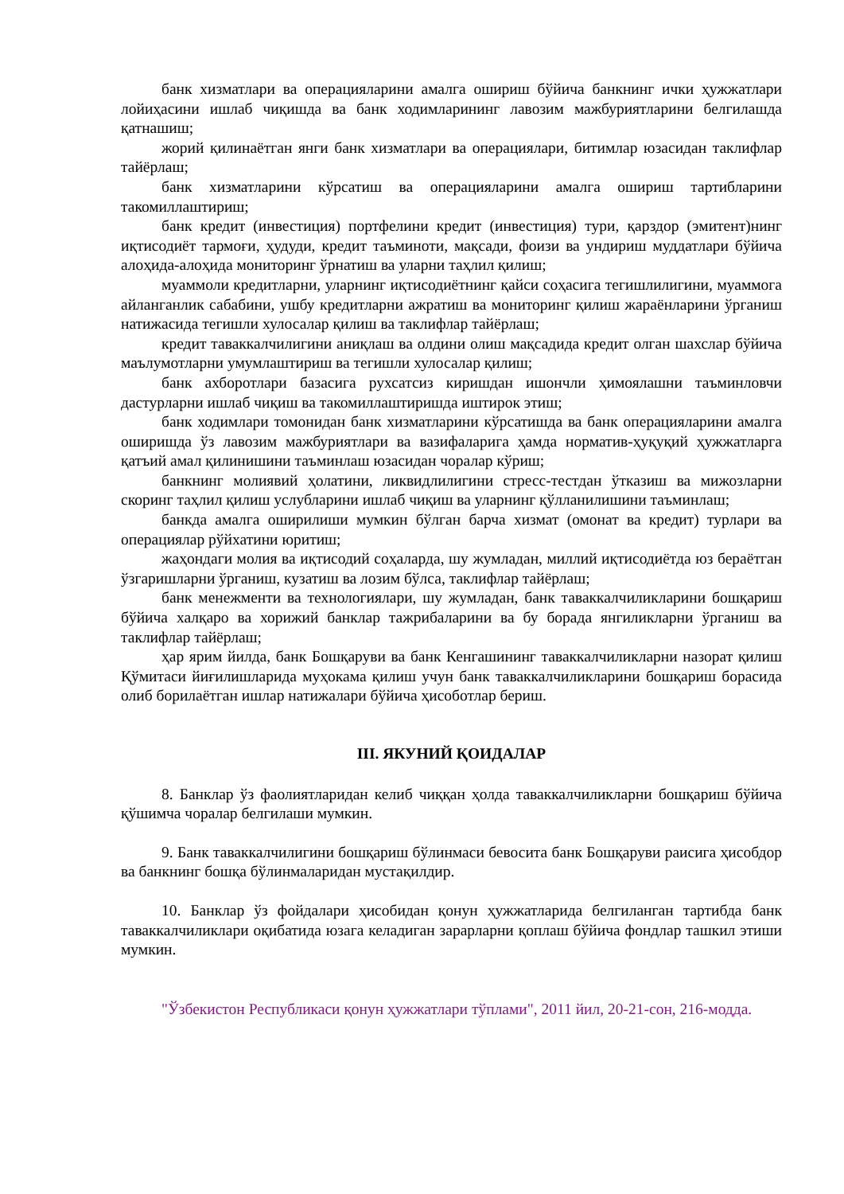банк хизматлари ва операцияларини амалга ошириш бўйича банкнинг ички ҳужжатлари лойиҳасини ишлаб чиқишда ва банк ходимларининг лавозим мажбуриятларини белгилашда қатнашиш;
жорий қилинаётган янги банк хизматлари ва операциялари, битимлар юзасидан таклифлар тайёрлаш;
банк хизматларини кўрсатиш ва операцияларини амалга ошириш тартибларини такомиллаштириш;
банк кредит (инвестиция) портфелини кредит (инвестиция) тури, қарздор (эмитент)нинг иқтисодиёт тармоғи, ҳудуди, кредит таъминоти, мақсади, фоизи ва ундириш муддатлари бўйича алоҳида-алоҳида мониторинг ўрнатиш ва уларни таҳлил қилиш;
муаммоли кредитларни, уларнинг иқтисодиётнинг қайси соҳасига тегишлилигини, муаммога айланганлик сабабини, ушбу кредитларни ажратиш ва мониторинг қилиш жараёнларини ўрганиш натижасида тегишли хулосалар қилиш ва таклифлар тайёрлаш;
кредит таваккалчилигини аниқлаш ва олдини олиш мақсадида кредит олган шахслар бўйича маълумотларни умумлаштириш ва тегишли хулосалар қилиш;
банк ахборотлари базасига рухсатсиз киришдан ишончли ҳимоялашни таъминловчи дастурларни ишлаб чиқиш ва такомиллаштиришда иштирок этиш;
банк ходимлари томонидан банк хизматларини кўрсатишда ва банк операцияларини амалга оширишда ўз лавозим мажбуриятлари ва вазифаларига ҳамда норматив-ҳуқуқий ҳужжатларга қатъий амал қилинишини таъминлаш юзасидан чоралар кўриш;
банкнинг молиявий ҳолатини, ликвидлилигини стресс-тестдан ўтказиш ва мижозларни скоринг таҳлил қилиш услубларини ишлаб чиқиш ва уларнинг қўлланилишини таъминлаш;
банкда амалга оширилиши мумкин бўлган барча хизмат (омонат ва кредит) турлари ва операциялар рўйхатини юритиш;
жаҳондаги молия ва иқтисодий соҳаларда, шу жумладан, миллий иқтисодиётда юз бераётган ўзгаришларни ўрганиш, кузатиш ва лозим бўлса, таклифлар тайёрлаш;
банк менежменти ва технологиялари, шу жумладан, банк таваккалчиликларини бошқариш бўйича халқаро ва хорижий банклар тажрибаларини ва бу борада янгиликларни ўрганиш ва таклифлар тайёрлаш;
ҳар ярим йилда, банк Бошқаруви ва банк Кенгашининг таваккалчиликларни назорат қилиш Қўмитаси йиғилишларида муҳокама қилиш учун банк таваккалчиликларини бошқариш борасида олиб борилаётган ишлар натижалари бўйича ҳисоботлар бериш.
III. ЯКУНИЙ ҚОИДАЛАР
8. Банклар ўз фаолиятларидан келиб чиққан ҳолда таваккалчиликларни бошқариш бўйича қўшимча чоралар белгилаши мумкин.
9. Банк таваккалчилигини бошқариш бўлинмаси бевосита банк Бошқаруви раисига ҳисобдор ва банкнинг бошқа бўлинмаларидан мустақилдир.
10. Банклар ўз фойдалари ҳисобидан қонун ҳужжатларида белгиланган тартибда банк таваккалчиликлари оқибатида юзага келадиган зарарларни қоплаш бўйича фондлар ташкил этиши мумкин.
"Ўзбекистон Республикаси қонун ҳужжатлари тўплами", 2011 йил, 20-21-сон, 216-модда.